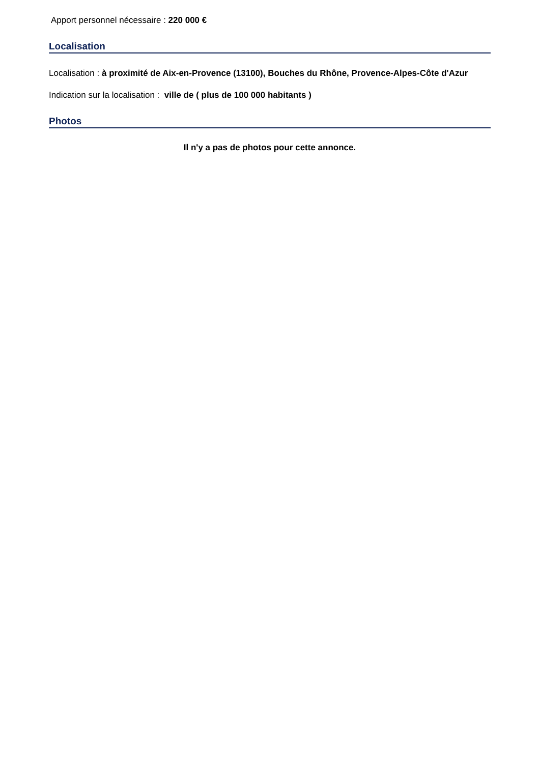Apport personnel nécessaire : 220 000 €
Localisation
Localisation : à proximité de Aix-en-Provence (13100), Bouches du Rhône, Provence-Alpes-Côte d'Azur
Indication sur la localisation : ville de ( plus de 100 000 habitants )
Photos
Il n'y a pas de photos pour cette annonce.